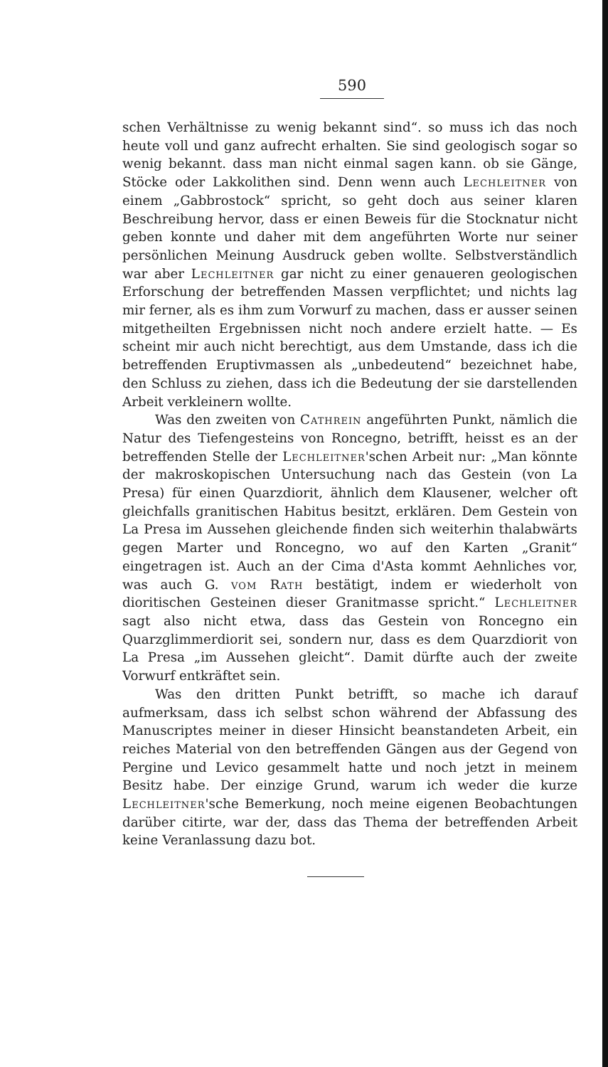590
schen Verhältnisse zu wenig bekannt sind“. so muss ich das noch heute voll und ganz aufrecht erhalten. Sie sind geologisch sogar so wenig bekannt. dass man nicht einmal sagen kann. ob sie Gänge, Stöcke oder Lakkolithen sind. Denn wenn auch Lechleitner von einem „Gabbrostock“ spricht, so geht doch aus seiner klaren Beschreibung hervor, dass er einen Beweis für die Stocknatur nicht geben konnte und daher mit dem angeführten Worte nur seiner persönlichen Meinung Ausdruck geben wollte. Selbstverständlich war aber Lechleitner gar nicht zu einer genaueren geologischen Erforschung der betreffenden Massen verpflichtet; und nichts lag mir ferner, als es ihm zum Vorwurf zu machen, dass er ausser seinen mitgetheilten Ergebnissen nicht noch andere erzielt hatte. — Es scheint mir auch nicht berechtigt, aus dem Umstande, dass ich die betreffenden Eruptivmassen als „unbedeutend“ bezeichnet habe, den Schluss zu ziehen, dass ich die Bedeutung der sie darstellenden Arbeit verkleinern wollte.
Was den zweiten von Cathrein angeführten Punkt, nämlich die Natur des Tiefengesteins von Roncegno, betrifft, heisst es an der betreffenden Stelle der Lechleitner'schen Arbeit nur: „Man könnte der makroskopischen Untersuchung nach das Gestein (von La Presa) für einen Quarzdiorit, ähnlich dem Klausener, welcher oft gleichfalls granitischen Habitus besitzt, erklären. Dem Gestein von La Presa im Aussehen gleichende finden sich weiterhin thalabwärts gegen Marter und Roncegno, wo auf den Karten „Granit“ eingetragen ist. Auch an der Cima d'Asta kommt Aehnliches vor, was auch G. vom Rath bestätigt, indem er wiederholt von dioritischen Gesteinen dieser Granitmasse spricht.“ Lechleitner sagt also nicht etwa, dass das Gestein von Roncegno ein Quarzglimmerdiorit sei, sondern nur, dass es dem Quarzdiorit von La Presa „im Aussehen gleicht“. Damit dürfte auch der zweite Vorwurf entkräftet sein.
Was den dritten Punkt betrifft, so mache ich darauf aufmerksam, dass ich selbst schon während der Abfassung des Manuscriptes meiner in dieser Hinsicht beanstandeten Arbeit, ein reiches Material von den betreffenden Gängen aus der Gegend von Pergine und Levico gesammelt hatte und noch jetzt in meinem Besitz habe. Der einzige Grund, warum ich weder die kurze Lechleitner'sche Bemerkung, noch meine eigenen Beobachtungen darüber citirte, war der, dass das Thema der betreffenden Arbeit keine Veranlassung dazu bot.